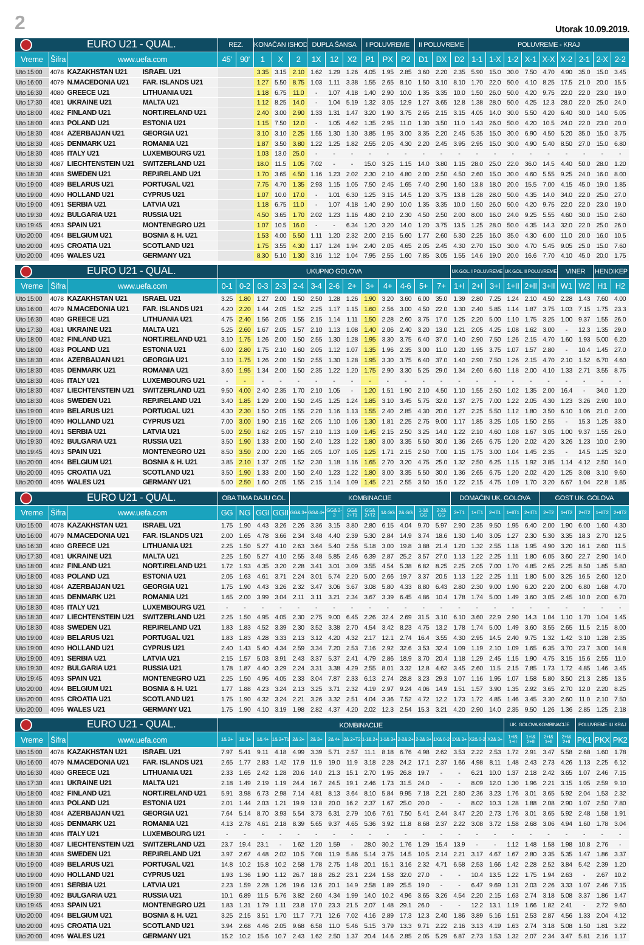2 Utorak 10.09.2019.
| EURO U21 - QUAL. | | | | REZ. | | KONAČAN ISHOD | | | DUPLA ŠANSA | | | I POLUVREME | | | II POLUVREME | | | POLUVREME - KRAJ | | | | | | | | |
| --- | --- | --- | --- | --- | --- | --- | --- | --- | --- | --- | --- | --- | --- | --- | --- | --- | --- | --- | --- | --- | --- | --- | --- | --- | --- | --- |
| Vreme | Šifra | www.uefa.com | | 45' | 90' | 1 | X | 2 | 1X | 12 | X2 | P1 | PX | P2 | D1 | DX | D2 | 1-1 | 1-X | 1-2 | X-1 | X-X | X-2 | 2-1 | 2-X | 2-2 |
| Uto 15:00 | 4078 | KAZAKHSTAN U21 | ISRAEL U21 | | | 3.35 | 3.15 | 2.10 | 1.62 | 1.29 | 1.26 | 4.05 | 1.95 | 2.85 | 3.60 | 2.20 | 2.35 | 5.90 | 15.0 | 30.0 | 7.50 | 4.70 | 4.90 | 35.0 | 15.0 | 3.45 |
| Uto 16:00 | 4079 | N.MACEDONIA U21 | FAR. ISLANDS U21 | | | 1.27 | 5.50 | 8.75 | 1.03 | 1.11 | 3.38 | 1.55 | 2.65 | 8.10 | 1.50 | 3.10 | 8.10 | 1.70 | 22.0 | 50.0 | 4.10 | 8.25 | 17.5 | 21.0 | 20.0 | 15.5 |
| Uto 16:30 | 4080 | GREECE U21 | LITHUANIA U21 | | | 1.18 | 6.75 | 11.0 | - | 1.07 | 4.18 | 1.40 | 2.90 | 10.0 | 1.35 | 3.35 | 10.0 | 1.50 | 26.0 | 50.0 | 4.20 | 9.75 | 22.0 | 22.0 | 23.0 | 19.0 |
| Uto 17:30 | 4081 | UKRAINE U21 | MALTA U21 | | | 1.12 | 8.25 | 14.0 | - | 1.04 | 5.19 | 1.32 | 3.05 | 12.9 | 1.27 | 3.65 | 12.8 | 1.38 | 28.0 | 50.0 | 4.25 | 12.3 | 28.0 | 22.0 | 25.0 | 24.0 |
| Uto 18:00 | 4082 | FINLAND U21 | NORT.IRELAND U21 | | | 2.40 | 3.00 | 2.90 | 1.33 | 1.31 | 1.47 | 3.20 | 1.90 | 3.75 | 2.65 | 2.15 | 3.15 | 4.05 | 14.0 | 30.0 | 5.50 | 4.20 | 6.40 | 30.0 | 14.0 | 5.05 |
| Uto 18:00 | 4083 | POLAND U21 | ESTONIA U21 | | | 1.15 | 7.50 | 12.0 | - | 1.05 | 4.62 | 1.35 | 2.95 | 11.0 | 1.30 | 3.50 | 11.0 | 1.43 | 26.0 | 50.0 | 4.20 | 10.5 | 24.0 | 22.0 | 23.0 | 20.0 |
| Uto 18:30 | 4084 | AZERBAIJAN U21 | GEORGIA U21 | | | 3.10 | 3.10 | 2.25 | 1.55 | 1.30 | 1.30 | 3.85 | 1.95 | 3.00 | 3.35 | 2.20 | 2.45 | 5.35 | 15.0 | 30.0 | 6.90 | 4.50 | 5.20 | 35.0 | 15.0 | 3.75 |
| Uto 18:30 | 4085 | DENMARK U21 | ROMANIA U21 | | | 1.87 | 3.50 | 3.80 | 1.22 | 1.25 | 1.82 | 2.55 | 2.05 | 4.30 | 2.20 | 2.45 | 3.95 | 2.95 | 15.0 | 30.0 | 4.90 | 5.40 | 8.50 | 27.0 | 15.0 | 6.80 |
| Uto 18:30 | 4086 | ITALY U21 | LUXEMBOURG U21 | | | 1.03 | 13.0 | 25.0 | - | - | - | - | - | - | - | - | - | - | - | - | - | - | - | - | - | - |
| Uto 18:30 | 4087 | LIECHTENSTEIN U21 | SWITZERLAND U21 | | | 18.0 | 11.5 | 1.05 | 7.02 | - | - | 15.0 | 3.25 | 1.15 | 14.0 | 3.80 | 1.15 | 28.0 | 25.0 | 22.0 | 36.0 | 14.5 | 4.40 | 50.0 | 28.0 | 1.20 |
| Uto 18:30 | 4088 | SWEDEN U21 | REP.IRELAND U21 | | | 1.70 | 3.65 | 4.50 | 1.16 | 1.23 | 2.02 | 2.30 | 2.10 | 4.80 | 2.00 | 2.50 | 4.50 | 2.60 | 15.0 | 30.0 | 4.60 | 5.55 | 9.25 | 24.0 | 16.0 | 8.00 |
| Uto 19:00 | 4089 | BELARUS U21 | PORTUGAL U21 | | | 7.75 | 4.70 | 1.35 | 2.93 | 1.15 | 1.05 | 7.50 | 2.45 | 1.65 | 7.40 | 2.90 | 1.60 | 13.8 | 18.0 | 20.0 | 15.5 | 7.00 | 4.15 | 45.0 | 19.0 | 1.85 |
| Uto 19:00 | 4090 | HOLLAND U21 | CYPRUS U21 | | | 1.07 | 10.0 | 17.0 | - | 1.01 | 6.30 | 1.25 | 3.15 | 14.5 | 1.20 | 3.75 | 13.8 | 1.28 | 28.0 | 50.0 | 4.35 | 14.0 | 34.0 | 22.0 | 25.0 | 27.0 |
| Uto 19:00 | 4091 | SERBIA U21 | LATVIA U21 | | | 1.18 | 6.75 | 11.0 | - | 1.07 | 4.18 | 1.40 | 2.90 | 10.0 | 1.35 | 3.35 | 10.0 | 1.50 | 26.0 | 50.0 | 4.20 | 9.75 | 22.0 | 22.0 | 23.0 | 19.0 |
| Uto 19:30 | 4092 | BULGARIA U21 | RUSSIA U21 | | | 4.50 | 3.65 | 1.70 | 2.02 | 1.23 | 1.16 | 4.80 | 2.10 | 2.30 | 4.50 | 2.50 | 2.00 | 8.00 | 16.0 | 24.0 | 9.25 | 5.55 | 4.60 | 30.0 | 15.0 | 2.60 |
| Uto 19:45 | 4093 | SPAIN U21 | MONTENEGRO U21 | | | 1.07 | 10.5 | 16.0 | - | - | 6.34 | 1.20 | 3.20 | 14.0 | 1.20 | 3.75 | 13.5 | 1.25 | 28.0 | 50.0 | 4.35 | 14.3 | 32.0 | 22.0 | 25.0 | 26.0 |
| Uto 20:00 | 4094 | BELGIUM U21 | BOSNIA & H. U21 | | | 1.53 | 4.00 | 5.50 | 1.11 | 1.20 | 2.32 | 2.00 | 2.15 | 5.60 | 1.77 | 2.60 | 5.30 | 2.25 | 16.0 | 35.0 | 4.30 | 6.00 | 11.0 | 20.0 | 16.0 | 10.5 |
| Uto 20:00 | 4095 | CROATIA U21 | SCOTLAND U21 | | | 1.75 | 3.55 | 4.30 | 1.17 | 1.24 | 1.94 | 2.40 | 2.05 | 4.65 | 2.05 | 2.45 | 4.30 | 2.70 | 15.0 | 30.0 | 4.70 | 5.45 | 9.05 | 25.0 | 15.0 | 7.60 |
| Uto 20:00 | 4096 | WALES U21 | GERMANY U21 | | | 8.30 | 5.10 | 1.30 | 3.16 | 1.12 | 1.04 | 7.95 | 2.55 | 1.60 | 7.85 | 3.05 | 1.55 | 14.6 | 19.0 | 20.0 | 16.6 | 7.70 | 4.10 | 45.0 | 20.0 | 1.75 |
| EURO U21 - QUAL. | | | | UKUPNO GOLOVA | | | | | | | | | | | | | UK.GOL. I POLUVREME | | | UK.GOL. II POLUVREME | | | VINER | | HENDIKEP | |
| --- | --- | --- | --- | --- | --- | --- | --- | --- | --- | --- | --- | --- | --- | --- | --- | --- | --- | --- | --- | --- | --- | --- | --- | --- | --- | --- |
| Vreme | Šifra | www.uefa.com | | 0-1 | 0-2 | 0-3 | 2-3 | 2-4 | 3-4 | 2-6 | 2+ | 3+ | 4+ | 4-6 | 5+ | 7+ | 1+I | 2+I | 3+I | 1+II | 2+II | 3+II | W1 | W2 | H1 | H2 |
| Uto 15:00 | 4078 | KAZAKHSTAN U21 | ISRAEL U21 | 3.25 | 1.80 | 1.27 | 2.00 | 1.50 | 2.50 | 1.28 | 1.26 | 1.90 | 3.20 | 3.60 | 6.00 | 35.0 | 1.39 | 2.80 | 7.25 | 1.24 | 2.10 | 4.50 | 2.28 | 1.43 | 7.60 | 4.00 |
| Uto 16:00 | 4079 | N.MACEDONIA U21 | FAR. ISLANDS U21 | 4.20 | 2.20 | 1.44 | 2.05 | 1.52 | 2.25 | 1.17 | 1.15 | 1.60 | 2.56 | 3.00 | 4.50 | 22.0 | 1.30 | 2.40 | 5.85 | 1.14 | 1.87 | 3.75 | 1.03 | 7.15 | 1.75 | 23.3 |
| Uto 16:30 | 4080 | GREECE U21 | LITHUANIA U21 | 4.75 | 2.40 | 1.56 | 2.05 | 1.55 | 2.15 | 1.14 | 1.11 | 1.50 | 2.28 | 2.60 | 3.75 | 17.0 | 1.25 | 2.20 | 5.00 | 1.10 | 1.75 | 3.25 | 1.00 | 9.37 | 1.55 | 26.0 |
| Uto 17:30 | 4081 | UKRAINE U21 | MALTA U21 | 5.25 | 2.60 | 1.67 | 2.05 | 1.57 | 2.10 | 1.13 | 1.08 | 1.40 | 2.06 | 2.40 | 3.20 | 13.0 | 1.21 | 2.05 | 4.25 | 1.08 | 1.62 | 3.00 | - | 12.3 | 1.35 | 29.0 |
| Uto 18:00 | 4082 | FINLAND U21 | NORT.IRELAND U21 | 3.10 | 1.75 | 1.26 | 2.00 | 1.50 | 2.55 | 1.30 | 1.28 | 1.95 | 3.30 | 3.75 | 6.40 | 37.0 | 1.40 | 2.90 | 7.50 | 1.26 | 2.15 | 4.70 | 1.60 | 1.93 | 5.00 | 6.20 |
| Uto 18:00 | 4083 | POLAND U21 | ESTONIA U21 | 6.00 | 2.80 | 1.75 | 2.10 | 1.60 | 2.05 | 1.12 | 1.07 | 1.35 | 1.96 | 2.35 | 3.00 | 11.0 | 1.20 | 1.95 | 3.75 | 1.07 | 1.57 | 2.80 | - | 10.4 | 1.45 | 27.0 |
| Uto 18:30 | 4084 | AZERBAIJAN U21 | GEORGIA U21 | 3.10 | 1.75 | 1.26 | 2.00 | 1.50 | 2.55 | 1.30 | 1.28 | 1.95 | 3.30 | 3.75 | 6.40 | 37.0 | 1.40 | 2.90 | 7.50 | 1.26 | 2.15 | 4.70 | 2.10 | 1.52 | 6.70 | 4.60 |
| Uto 18:30 | 4085 | DENMARK U21 | ROMANIA U21 | 3.60 | 1.95 | 1.34 | 2.00 | 1.50 | 2.35 | 1.22 | 1.20 | 1.75 | 2.90 | 3.30 | 5.25 | 29.0 | 1.34 | 2.60 | 6.60 | 1.18 | 2.00 | 4.10 | 1.33 | 2.71 | 3.55 | 8.75 |
| Uto 18:30 | 4086 | ITALY U21 | LUXEMBOURG U21 | - | - | - | - | - | - | - | - | - | - | - | - | - | - | - | - | - | - | - | - | - | - | - |
| Uto 18:30 | 4087 | LIECHTENSTEIN U21 | SWITZERLAND U21 | 9.50 | 4.00 | 2.40 | 2.35 | 1.70 | 2.10 | 1.05 | - | 1.20 | 1.51 | 1.90 | 2.10 | 4.50 | 1.10 | 1.55 | 2.50 | 1.02 | 1.35 | 2.00 | 16.4 | - | 34.0 | 1.20 |
| Uto 18:30 | 4088 | SWEDEN U21 | REP.IRELAND U21 | 3.40 | 1.85 | 1.29 | 2.00 | 1.50 | 2.45 | 1.25 | 1.24 | 1.85 | 3.10 | 3.45 | 5.75 | 32.0 | 1.37 | 2.75 | 7.00 | 1.22 | 2.05 | 4.30 | 1.23 | 3.26 | 2.90 | 10.0 |
| Uto 19:00 | 4089 | BELARUS U21 | PORTUGAL U21 | 4.30 | 2.30 | 1.50 | 2.05 | 1.55 | 2.20 | 1.16 | 1.13 | 1.55 | 2.40 | 2.85 | 4.30 | 20.0 | 1.27 | 2.25 | 5.50 | 1.12 | 1.80 | 3.50 | 6.10 | 1.06 | 21.0 | 2.00 |
| Uto 19:00 | 4090 | HOLLAND U21 | CYPRUS U21 | 7.00 | 3.00 | 1.90 | 2.15 | 1.62 | 2.05 | 1.10 | 1.06 | 1.30 | 1.81 | 2.25 | 2.75 | 9.00 | 1.17 | 1.85 | 3.25 | 1.05 | 1.50 | 2.55 | - | 15.3 | 1.25 | 33.0 |
| Uto 19:00 | 4091 | SERBIA U21 | LATVIA U21 | 5.00 | 2.50 | 1.62 | 2.05 | 1.57 | 2.10 | 1.13 | 1.09 | 1.45 | 2.15 | 2.50 | 3.25 | 14.0 | 1.22 | 2.10 | 4.60 | 1.08 | 1.67 | 3.05 | 1.00 | 9.37 | 1.55 | 26.0 |
| Uto 19:30 | 4092 | BULGARIA U21 | RUSSIA U21 | 3.50 | 1.90 | 1.33 | 2.00 | 1.50 | 2.40 | 1.23 | 1.22 | 1.80 | 3.00 | 3.35 | 5.50 | 30.0 | 1.36 | 2.65 | 6.75 | 1.20 | 2.02 | 4.20 | 3.26 | 1.23 | 10.0 | 2.90 |
| Uto 19:45 | 4093 | SPAIN U21 | MONTENEGRO U21 | 8.50 | 3.50 | 2.00 | 2.20 | 1.65 | 2.05 | 1.07 | 1.05 | 1.25 | 1.71 | 2.15 | 2.50 | 7.00 | 1.15 | 1.75 | 3.00 | 1.04 | 1.45 | 2.35 | - | 14.5 | 1.25 | 32.0 |
| Uto 20:00 | 4094 | BELGIUM U21 | BOSNIA & H. U21 | 3.85 | 2.10 | 1.37 | 2.05 | 1.52 | 2.30 | 1.18 | 1.16 | 1.65 | 2.70 | 3.20 | 4.75 | 25.0 | 1.32 | 2.50 | 6.25 | 1.15 | 1.92 | 3.85 | 1.14 | 4.12 | 2.50 | 14.0 |
| Uto 20:00 | 4095 | CROATIA U21 | SCOTLAND U21 | 3.50 | 1.90 | 1.33 | 2.00 | 1.50 | 2.40 | 1.23 | 1.22 | 1.80 | 3.00 | 3.35 | 5.50 | 30.0 | 1.36 | 2.65 | 6.75 | 1.20 | 2.02 | 4.20 | 1.25 | 3.08 | 3.10 | 9.60 |
| Uto 20:00 | 4096 | WALES U21 | GERMANY U21 | 5.00 | 2.50 | 1.60 | 2.05 | 1.55 | 2.15 | 1.14 | 1.09 | 1.45 | 2.21 | 2.55 | 3.50 | 15.0 | 1.22 | 2.15 | 4.75 | 1.09 | 1.70 | 3.20 | 6.67 | 1.04 | 22.8 | 1.85 |
| EURO U21 - QUAL. | | | | OBA TIMA DAJU GOL | | | | KOMBINACIJE | | | | | | | | | DOMAĆIN UK. GOLOVA | | | | | GOST UK. GOLOVA | | | | |
| --- | --- | --- | --- | --- | --- | --- | --- | --- | --- | --- | --- | --- | --- | --- | --- | --- | --- | --- | --- | --- | --- | --- | --- | --- | --- | --- |
| Vreme | Šifra | www.uefa.com | | GG | NG | GGI | GGII | GG& 3+ | GG& 4+ | GG& 2-3 | GG& 2+T1 | GG& 2+T2 | 1& GG | 2& GG | 1-1& GG | 2-2& GG | 2+T1 | 1+IT1 | 2+IT1 | 1+IIT1 | 2+IIT1 | 2+T2 | 1+IT2 | 2+IT2 | 1+IIT2 | 2+IIT2 |
| Uto 15:00 | 4078 | KAZAKHSTAN U21 | ISRAEL U21 | 1.75 | 1.90 | 4.43 | 3.26 | 2.26 | 3.36 | 3.15 | 3.80 | 2.80 | 6.15 | 4.04 | 9.70 | 5.97 | 2.90 | 2.35 | 9.50 | 1.95 | 6.40 | 2.00 | 1.90 | 6.00 | 1.60 | 4.30 |
| Uto 16:00 | 4079 | N.MACEDONIA U21 | FAR. ISLANDS U21 | 2.00 | 1.65 | 4.78 | 3.66 | 2.34 | 3.48 | 4.40 | 2.39 | 5.30 | 2.84 | 14.9 | 3.74 | 18.6 | 1.30 | 1.40 | 3.05 | 1.27 | 2.30 | 5.30 | 3.35 | 18.3 | 2.70 | 12.5 |
| Uto 16:30 | 4080 | GREECE U21 | LITHUANIA U21 | 2.25 | 1.50 | 5.27 | 4.10 | 2.63 | 3.64 | 5.40 | 2.56 | 5.18 | 3.00 | 19.8 | 3.88 | 21.4 | 1.20 | 1.32 | 2.55 | 1.18 | 1.95 | 4.90 | 3.20 | 16.1 | 2.60 | 11.5 |
| Uto 17:30 | 4081 | UKRAINE U21 | MALTA U21 | 2.25 | 1.50 | 5.27 | 4.10 | 2.55 | 3.48 | 5.85 | 2.46 | 6.39 | 2.87 | 25.2 | 3.57 | 27.0 | 1.13 | 1.22 | 2.25 | 1.11 | 1.80 | 6.05 | 3.60 | 22.7 | 2.90 | 14.0 |
| Uto 18:00 | 4082 | FINLAND U21 | NORT.IRELAND U21 | 1.72 | 1.93 | 4.35 | 3.20 | 2.28 | 3.41 | 3.01 | 3.09 | 3.55 | 4.54 | 5.38 | 6.82 | 8.25 | 2.25 | 2.05 | 7.00 | 1.70 | 4.85 | 2.65 | 2.25 | 8.50 | 1.85 | 5.80 |
| Uto 18:00 | 4083 | POLAND U21 | ESTONIA U21 | 2.05 | 1.63 | 4.61 | 3.71 | 2.24 | 3.01 | 5.74 | 2.20 | 5.00 | 2.66 | 19.7 | 3.37 | 20.5 | 1.13 | 1.22 | 2.25 | 1.11 | 1.80 | 5.00 | 3.25 | 16.5 | 2.60 | 12.0 |
| Uto 18:30 | 4084 | AZERBAIJAN U21 | GEORGIA U21 | 1.75 | 1.90 | 4.43 | 3.26 | 2.32 | 3.47 | 3.06 | 3.67 | 3.08 | 5.80 | 4.33 | 8.80 | 6.43 | 2.80 | 2.30 | 9.00 | 1.90 | 6.20 | 2.20 | 2.00 | 6.80 | 1.68 | 4.70 |
| Uto 18:30 | 4085 | DENMARK U21 | ROMANIA U21 | 1.65 | 2.00 | 3.99 | 3.04 | 2.11 | 3.11 | 3.21 | 2.34 | 3.67 | 3.39 | 6.45 | 4.86 | 10.4 | 1.78 | 1.74 | 5.00 | 1.49 | 3.60 | 3.05 | 2.45 | 10.0 | 2.00 | 6.70 |
| Uto 18:30 | 4086 | ITALY U21 | LUXEMBOURG U21 | - | - | - | - | - | - | - | - | - | - | - | - | - | - | - | - | - | - | - | - | - | - | - |
| Uto 18:30 | 4087 | LIECHTENSTEIN U21 | SWITZERLAND U21 | 2.25 | 1.50 | 4.95 | 4.05 | 2.30 | 2.75 | 9.00 | 6.45 | 2.26 | 32.4 | 2.69 | 31.5 | 3.10 | 6.10 | 3.60 | 22.9 | 2.90 | 14.3 | 1.04 | 1.10 | 1.70 | 1.04 | 1.45 |
| Uto 18:30 | 4088 | SWEDEN U21 | REP.IRELAND U21 | 1.83 | 1.83 | 4.52 | 3.39 | 2.30 | 3.52 | 3.38 | 2.70 | 4.54 | 3.42 | 8.23 | 4.75 | 13.2 | 1.78 | 1.74 | 5.00 | 1.49 | 3.60 | 3.55 | 2.65 | 11.5 | 2.15 | 8.00 |
| Uto 19:00 | 4089 | BELARUS U21 | PORTUGAL U21 | 1.83 | 1.83 | 4.28 | 3.33 | 2.13 | 3.12 | 4.20 | 4.32 | 2.17 | 12.1 | 2.74 | 16.4 | 3.55 | 4.30 | 2.95 | 14.5 | 2.40 | 9.75 | 1.32 | 1.42 | 3.10 | 1.28 | 2.35 |
| Uto 19:00 | 4090 | HOLLAND U21 | CYPRUS U21 | 2.40 | 1.43 | 5.40 | 4.34 | 2.59 | 3.34 | 7.20 | 2.53 | 7.16 | 2.92 | 32.6 | 3.53 | 32.4 | 1.09 | 1.19 | 2.10 | 1.09 | 1.65 | 6.35 | 3.70 | 23.7 | 3.00 | 14.8 |
| Uto 19:00 | 4091 | SERBIA U21 | LATVIA U21 | 2.15 | 1.57 | 5.03 | 3.91 | 2.43 | 3.37 | 5.37 | 2.41 | 4.79 | 2.86 | 18.9 | 3.70 | 20.4 | 1.18 | 1.29 | 2.45 | 1.15 | 1.90 | 4.75 | 3.15 | 15.6 | 2.55 | 11.0 |
| Uto 19:30 | 4092 | BULGARIA U21 | RUSSIA U21 | 1.78 | 1.87 | 4.40 | 3.29 | 2.24 | 3.31 | 3.38 | 4.29 | 2.55 | 8.01 | 3.32 | 12.8 | 4.62 | 3.45 | 2.60 | 11.5 | 2.15 | 7.85 | 1.73 | 1.72 | 4.85 | 1.46 | 3.45 |
| Uto 19:45 | 4093 | SPAIN U21 | MONTENEGRO U21 | 2.25 | 1.50 | 4.95 | 4.05 | 2.33 | 3.04 | 7.87 | 2.33 | 6.13 | 2.74 | 28.8 | 3.23 | 29.3 | 1.07 | 1.16 | 1.95 | 1.07 | 1.58 | 5.80 | 3.50 | 21.3 | 2.85 | 13.5 |
| Uto 20:00 | 4094 | BELGIUM U21 | BOSNIA & H. U21 | 1.77 | 1.88 | 4.23 | 3.24 | 2.13 | 3.25 | 3.71 | 2.32 | 4.19 | 2.97 | 9.24 | 4.06 | 14.9 | 1.51 | 1.57 | 3.90 | 1.35 | 2.92 | 3.65 | 2.70 | 12.0 | 2.20 | 8.25 |
| Uto 20:00 | 4095 | CROATIA U21 | SCOTLAND U21 | 1.75 | 1.90 | 4.32 | 3.24 | 2.21 | 3.26 | 3.32 | 2.51 | 4.04 | 3.36 | 7.52 | 4.72 | 12.2 | 1.73 | 1.72 | 4.85 | 1.46 | 3.45 | 3.30 | 2.60 | 11.0 | 2.10 | 7.50 |
| Uto 20:00 | 4096 | WALES U21 | GERMANY U21 | 1.75 | 1.90 | 4.10 | 3.19 | 1.98 | 2.82 | 4.37 | 4.20 | 2.02 | 12.3 | 2.54 | 15.3 | 3.21 | 4.20 | 2.90 | 14.0 | 2.35 | 9.50 | 1.26 | 1.36 | 2.85 | 1.25 | 2.18 |
| EURO U21 - QUAL. | | | | KOMBINACIJE | | | | | | | | | | | | | | | | UK. GOLOVA KOMBINACIJE | | | | POLUVREME ILI KRAJ | | |
| --- | --- | --- | --- | --- | --- | --- | --- | --- | --- | --- | --- | --- | --- | --- | --- | --- | --- | --- | --- | --- | --- | --- | --- | --- | --- | --- |
| Vreme | Šifra | www.uefa.com | | 1& 2+ | 1& 3+ | 1& 4+ | 1& 2+T1 | 2& 2+ | 2& 3+ | 2& 4+ | 2& 2+T2 | 1-1& 2+ | 1-1& 3+ | 2-2& 2+ | 2-2& 3+ | 1X& 0-2 | 1X& 3+ | X2& 0-2 | X2& 3+ | 1+I& 1+II | 1+I& 2+II | 2+I& 1+II | 2+I& 2+II | PK1 | PKX | PK2 |
| Uto 15:00 | 4078 | KAZAKHSTAN U21 | ISRAEL U21 | 7.97 | 5.41 | 9.11 | 4.18 | 4.99 | 3.39 | 5.71 | 2.57 | 11.1 | 8.18 | 6.76 | 4.98 | 2.62 | 3.53 | 2.22 | 2.53 | 1.72 | 2.91 | 3.47 | 5.58 | 2.68 | 1.60 | 1.78 |
| Uto 16:00 | 4079 | N.MACEDONIA U21 | FAR. ISLANDS U21 | 2.65 | 1.77 | 2.83 | 1.42 | 17.9 | 11.9 | 19.0 | 11.9 | 3.18 | 2.28 | 24.2 | 17.1 | 2.37 | 1.66 | 4.98 | 8.11 | 1.48 | 2.43 | 2.73 | 4.26 | 1.13 | 2.25 | 6.12 |
| Uto 16:30 | 4080 | GREECE U21 | LITHUANIA U21 | 2.33 | 1.65 | 2.42 | 1.28 | 20.6 | 14.0 | 21.3 | 15.1 | 2.70 | 1.95 | 26.8 | 19.7 | - | - | 6.21 | 10.0 | 1.37 | 2.18 | 2.42 | 3.65 | 1.07 | 2.46 | 7.15 |
| Uto 17:30 | 4081 | UKRAINE U21 | MALTA U21 | 2.18 | 1.49 | 2.19 | 1.19 | 24.4 | 16.7 | 24.5 | 19.1 | 2.46 | 1.73 | 31.5 | 24.0 | - | - | 8.09 | 12.0 | 1.30 | 1.96 | 2.21 | 3.15 | 1.05 | 2.59 | 9.10 |
| Uto 18:00 | 4082 | FINLAND U21 | NORT.IRELAND U21 | 5.91 | 3.98 | 6.73 | 2.98 | 7.14 | 4.81 | 8.13 | 3.64 | 8.10 | 5.84 | 9.95 | 7.18 | 2.21 | 2.80 | 2.36 | 3.23 | 1.76 | 3.01 | 3.65 | 5.92 | 2.04 | 1.53 | 2.32 |
| Uto 18:00 | 4083 | POLAND U21 | ESTONIA U21 | 2.01 | 1.44 | 2.03 | 1.21 | 19.9 | 13.8 | 20.0 | 16.2 | 2.37 | 1.67 | 25.0 | 20.0 | - | - | 8.02 | 10.3 | 1.28 | 1.88 | 2.08 | 2.90 | 1.07 | 2.50 | 7.80 |
| Uto 18:30 | 4084 | AZERBAIJAN U21 | GEORGIA U21 | 7.64 | 5.14 | 8.70 | 3.93 | 5.54 | 3.73 | 6.31 | 2.79 | 10.6 | 7.61 | 7.50 | 5.41 | 2.44 | 3.47 | 2.20 | 2.73 | 1.76 | 3.01 | 3.65 | 5.92 | 2.48 | 1.58 | 1.91 |
| Uto 18:30 | 4085 | DENMARK U21 | ROMANIA U21 | 4.13 | 2.78 | 4.61 | 2.18 | 8.39 | 5.65 | 9.37 | 4.65 | 5.36 | 3.92 | 11.8 | 8.68 | 2.37 | 2.22 | 3.08 | 3.72 | 1.58 | 2.68 | 3.06 | 4.94 | 1.60 | 1.78 | 3.04 |
| Uto 18:30 | 4086 | ITALY U21 | LUXEMBOURG U21 | - | - | - | - | - | - | - | - | - | - | - | - | - | - | - | - | - | - | - | - | - | - | - |
| Uto 18:30 | 4087 | LIECHTENSTEIN U21 | SWITZERLAND U21 | 23.7 | 19.4 | 23.1 | - | 1.62 | 1.20 | 1.59 | - | 28.0 | 30.2 | 1.76 | 1.29 | 15.4 | 13.9 | - | - | 1.12 | 1.48 | 1.58 | 1.98 | 10.8 | 2.76 | - |
| Uto 18:30 | 4088 | SWEDEN U21 | REP.IRELAND U21 | 3.97 | 2.67 | 4.48 | 2.02 | 10.5 | 7.08 | 11.9 | 5.86 | 5.14 | 3.75 | 14.5 | 10.5 | 2.14 | 2.21 | 3.17 | 4.67 | 1.67 | 2.80 | 3.35 | 5.35 | 1.47 | 1.86 | 3.37 |
| Uto 19:00 | 4089 | BELARUS U21 | PORTUGAL U21 | 14.8 | 10.2 | 15.8 | 10.2 | 2.58 | 1.78 | 2.75 | 1.48 | 20.1 | 15.1 | 3.16 | 2.32 | 4.71 | 6.58 | 2.53 | 1.66 | 1.42 | 2.28 | 2.52 | 3.84 | 5.42 | 2.39 | 1.20 |
| Uto 19:00 | 4090 | HOLLAND U21 | CYPRUS U21 | 1.93 | 1.36 | 1.90 | 1.12 | 26.7 | 18.8 | 26.2 | 23.1 | 2.24 | 1.58 | 32.0 | 27.0 | - | - | 10.4 | 13.5 | 1.22 | 1.75 | 1.94 | 2.63 | - | 2.67 | 10.2 |
| Uto 19:00 | 4091 | SERBIA U21 | LATVIA U21 | 2.23 | 1.59 | 2.28 | 1.26 | 19.6 | 13.6 | 20.1 | 14.9 | 2.58 | 1.89 | 25.5 | 19.0 | - | - | 6.47 | 9.69 | 1.31 | 2.03 | 2.26 | 3.33 | 1.07 | 2.46 | 7.15 |
| Uto 19:30 | 4092 | BULGARIA U21 | RUSSIA U21 | 10.1 | 6.89 | 11.5 | 5.76 | 3.82 | 2.60 | 4.34 | 1.99 | 14.0 | 10.2 | 4.96 | 3.65 | 3.26 | 4.54 | 2.20 | 2.15 | 1.63 | 2.74 | 3.18 | 5.08 | 3.37 | 1.86 | 1.47 |
| Uto 19:45 | 4093 | SPAIN U21 | MONTENEGRO U21 | 1.83 | 1.31 | 1.79 | 1.11 | 23.8 | 17.0 | 23.3 | 21.5 | 2.07 | 1.48 | 29.1 | 26.0 | - | - | 12.2 | 13.1 | 1.19 | 1.66 | 1.82 | 2.41 | - | 2.72 | 9.60 |
| Uto 20:00 | 4094 | BELGIUM U21 | BOSNIA & H. U21 | 3.25 | 2.15 | 3.51 | 1.70 | 11.7 | 7.71 | 12.6 | 7.02 | 4.16 | 2.89 | 17.3 | 12.3 | 2.40 | 1.86 | 3.89 | 5.16 | 1.51 | 2.53 | 2.87 | 4.56 | 1.33 | 2.04 | 4.12 |
| Uto 20:00 | 4095 | CROATIA U21 | SCOTLAND U21 | 3.94 | 2.68 | 4.46 | 2.05 | 9.68 | 6.58 | 11.0 | 5.46 | 5.15 | 3.79 | 13.3 | 9.71 | 2.22 | 2.16 | 3.13 | 4.19 | 1.63 | 2.74 | 3.18 | 5.08 | 1.50 | 1.81 | 3.22 |
| Uto 20:00 | 4096 | WALES U21 | GERMANY U21 | 15.2 | 10.2 | 15.6 | 10.7 | 2.43 | 1.62 | 2.50 | 1.37 | 20.4 | 14.6 | 2.85 | 2.05 | 5.29 | 6.87 | 2.73 | 1.53 | 1.32 | 2.07 | 2.34 | 3.47 | 5.81 | 2.16 | 1.17 |